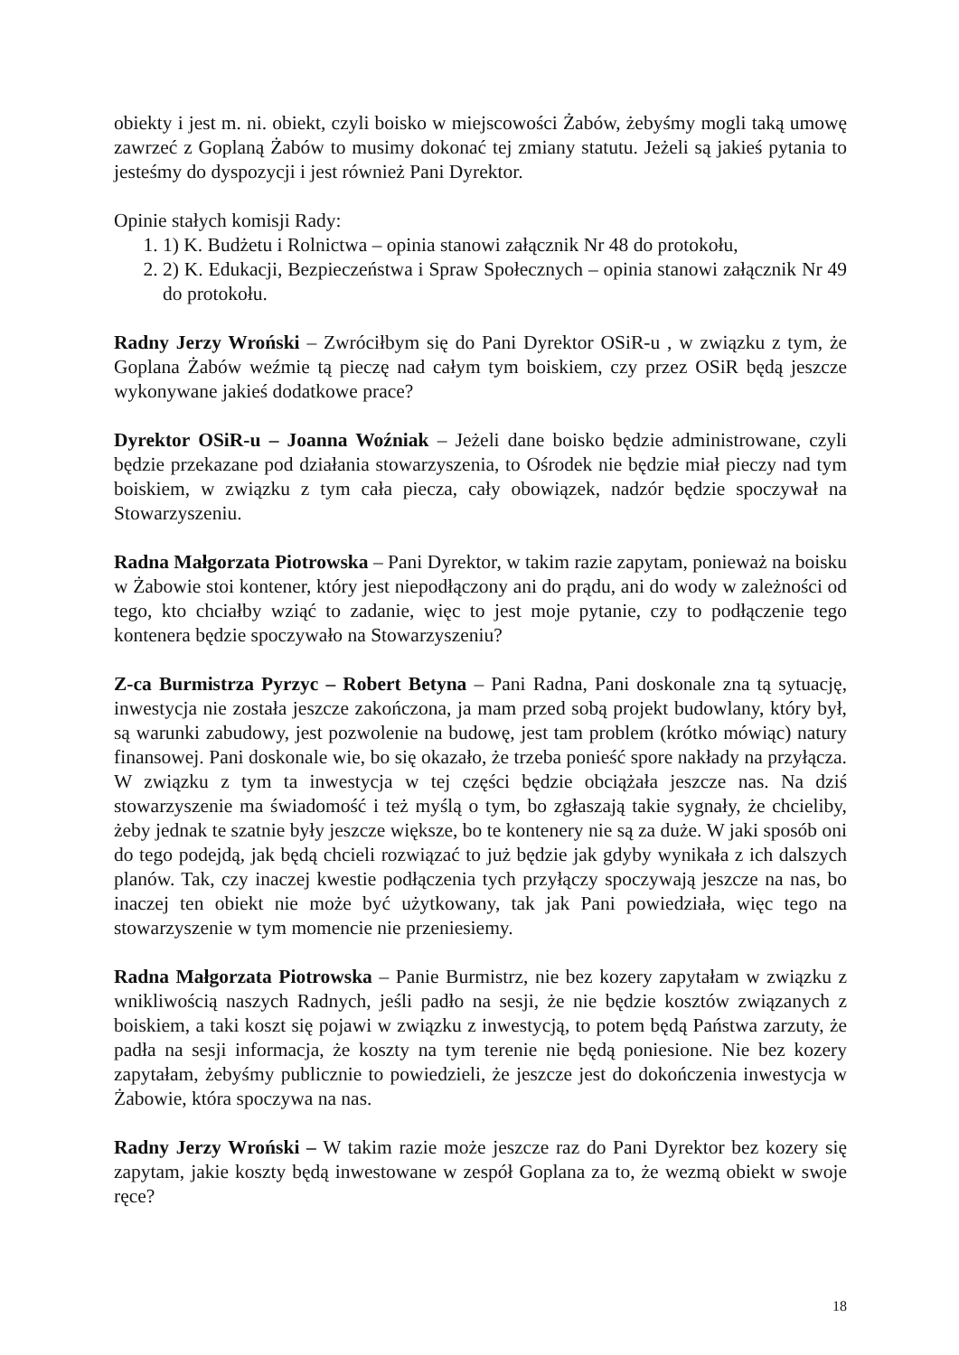obiekty i jest m. ni. obiekt, czyli boisko w miejscowości Żabów, żebyśmy mogli taką umowę zawrzeć z Goplaną Żabów to musimy dokonać tej zmiany statutu. Jeżeli są jakieś pytania to jesteśmy do dyspozycji i jest również Pani Dyrektor.
Opinie stałych komisji Rady:
1. 1) K. Budżetu i Rolnictwa – opinia stanowi załącznik Nr 48 do protokołu,
2. 2) K. Edukacji, Bezpieczeństwa i Spraw Społecznych – opinia stanowi załącznik Nr 49 do protokołu.
Radny Jerzy Wroński – Zwróciłbym się do Pani Dyrektor OSiR-u , w związku z tym, że Goplana Żabów weźmie tą pieczę nad całym tym boiskiem, czy przez OSiR będą jeszcze wykonywane jakieś dodatkowe prace?
Dyrektor OSiR-u – Joanna Woźniak – Jeżeli dane boisko będzie administrowane, czyli będzie przekazane pod działania stowarzyszenia, to Ośrodek nie będzie miał pieczy nad tym boiskiem, w związku z tym cała piecza, cały obowiązek, nadzór będzie spoczywał na Stowarzyszeniu.
Radna Małgorzata Piotrowska – Pani Dyrektor, w takim razie zapytam, ponieważ na boisku w Żabowie stoi kontener, który jest niepodłączony ani do prądu, ani do wody w zależności od tego, kto chciałby wziąć to zadanie, więc to jest moje pytanie, czy to podłączenie tego kontenera będzie spoczywało na Stowarzyszeniu?
Z-ca Burmistrza Pyrzyc – Robert Betyna – Pani Radna, Pani doskonale zna tą sytuację, inwestycja nie została jeszcze zakończona, ja mam przed sobą projekt budowlany, który był, są warunki zabudowy, jest pozwolenie na budowę, jest tam problem (krótko mówiąc) natury finansowej. Pani doskonale wie, bo się okazało, że trzeba ponieść spore nakłady na przyłącza. W związku z tym ta inwestycja w tej części będzie obciążała jeszcze nas. Na dziś stowarzyszenie ma świadomość i też myślą o tym, bo zgłaszają takie sygnały, że chcieliby, żeby jednak te szatnie były jeszcze większe, bo te kontenery nie są za duże. W jaki sposób oni do tego podejdą, jak będą chcieli rozwiązać to już będzie jak gdyby wynikała z ich dalszych planów. Tak, czy inaczej kwestie podłączenia tych przyłączy spoczywają jeszcze na nas, bo inaczej ten obiekt nie może być użytkowany, tak jak Pani powiedziała, więc tego na stowarzyszenie w tym momencie nie przeniesiemy.
Radna Małgorzata Piotrowska – Panie Burmistrz, nie bez kozery zapytałam w związku z wnikliwością naszych Radnych, jeśli padło na sesji, że nie będzie kosztów związanych z boiskiem, a taki koszt się pojawi w związku z inwestycją, to potem będą Państwa zarzuty, że padła na sesji informacja, że koszty na tym terenie nie będą poniesione. Nie bez kozery zapytałam, żebyśmy publicznie to powiedzieli, że jeszcze jest do dokończenia inwestycja w Żabowie, która spoczywa na nas.
Radny Jerzy Wroński – W takim razie może jeszcze raz do Pani Dyrektor bez kozery się zapytam, jakie koszty będą inwestowane w zespół Goplana za to, że wezmą obiekt w swoje ręce?
18